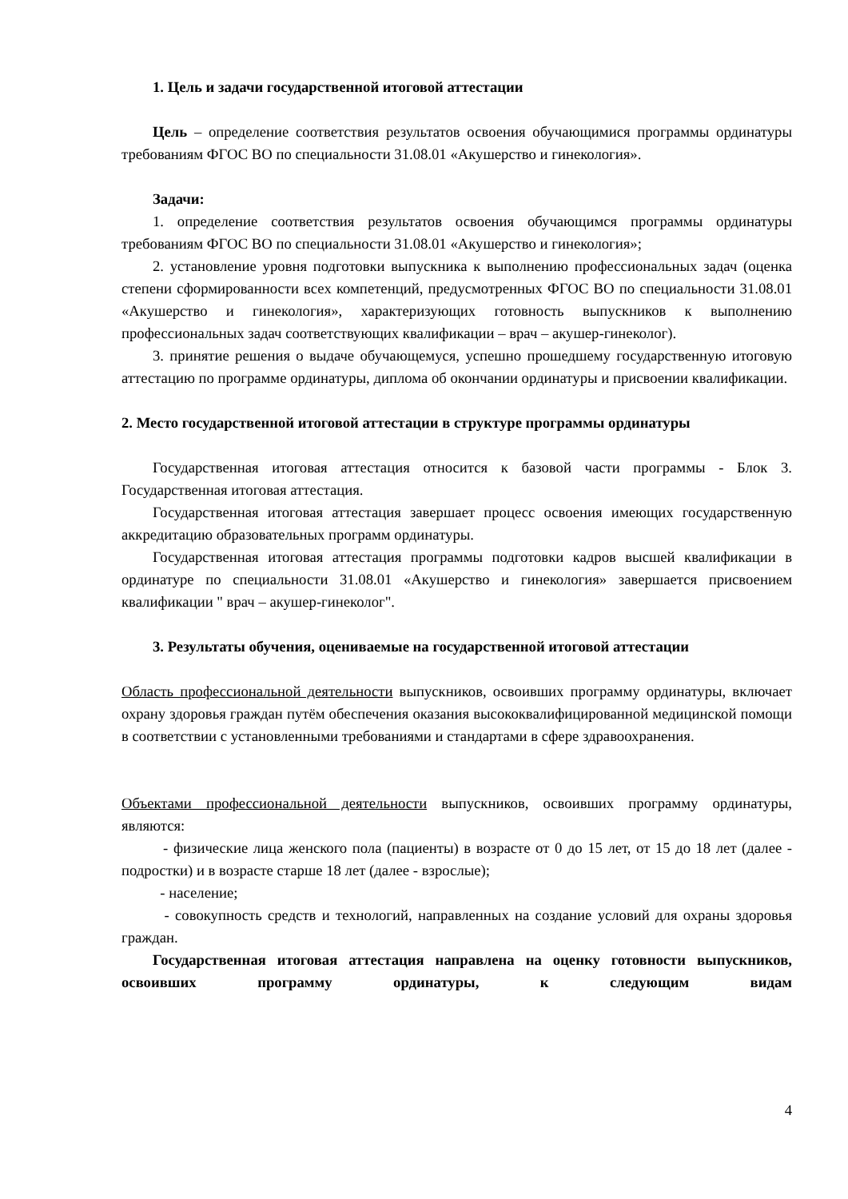1. Цель и задачи государственной итоговой аттестации
Цель – определение соответствия результатов освоения обучающимися программы ординатуры требованиям ФГОС ВО по специальности 31.08.01 «Акушерство и гинекология».
Задачи:
1. определение соответствия результатов освоения обучающимся программы ординатуры требованиям ФГОС ВО по специальности 31.08.01 «Акушерство и гинекология»;
2. установление уровня подготовки выпускника к выполнению профессиональных задач (оценка степени сформированности всех компетенций, предусмотренных ФГОС ВО по специальности 31.08.01 «Акушерство и гинекология», характеризующих готовность выпускников к выполнению профессиональных задач соответствующих квалификации – врач – акушер-гинеколог).
3. принятие решения о выдаче обучающемуся, успешно прошедшему государственную итоговую аттестацию по программе ординатуры, диплома об окончании ординатуры и присвоении квалификации.
2. Место государственной итоговой аттестации в структуре программы ординатуры
Государственная итоговая аттестация относится к базовой части программы - Блок 3. Государственная итоговая аттестация.
Государственная итоговая аттестация завершает процесс освоения имеющих государственную аккредитацию образовательных программ ординатуры.
Государственная итоговая аттестация программы подготовки кадров высшей квалификации в ординатуре по специальности 31.08.01 «Акушерство и гинекология» завершается присвоением квалификации " врач – акушер-гинеколог".
3. Результаты обучения, оцениваемые на государственной итоговой аттестации
Область профессиональной деятельности выпускников, освоивших программу ординатуры, включает охрану здоровья граждан путём обеспечения оказания высококвалифицированной медицинской помощи в соответствии с установленными требованиями и стандартами в сфере здравоохранения.
Объектами профессиональной деятельности выпускников, освоивших программу ординатуры, являются:
- физические лица женского пола (пациенты) в возрасте от 0 до 15 лет, от 15 до 18 лет (далее - подростки) и в возрасте старше 18 лет (далее - взрослые);
- население;
- совокупность средств и технологий, направленных на создание условий для охраны здоровья граждан.
Государственная итоговая аттестация направлена на оценку готовности выпускников, освоивших программу ординатуры, к следующим видам
4